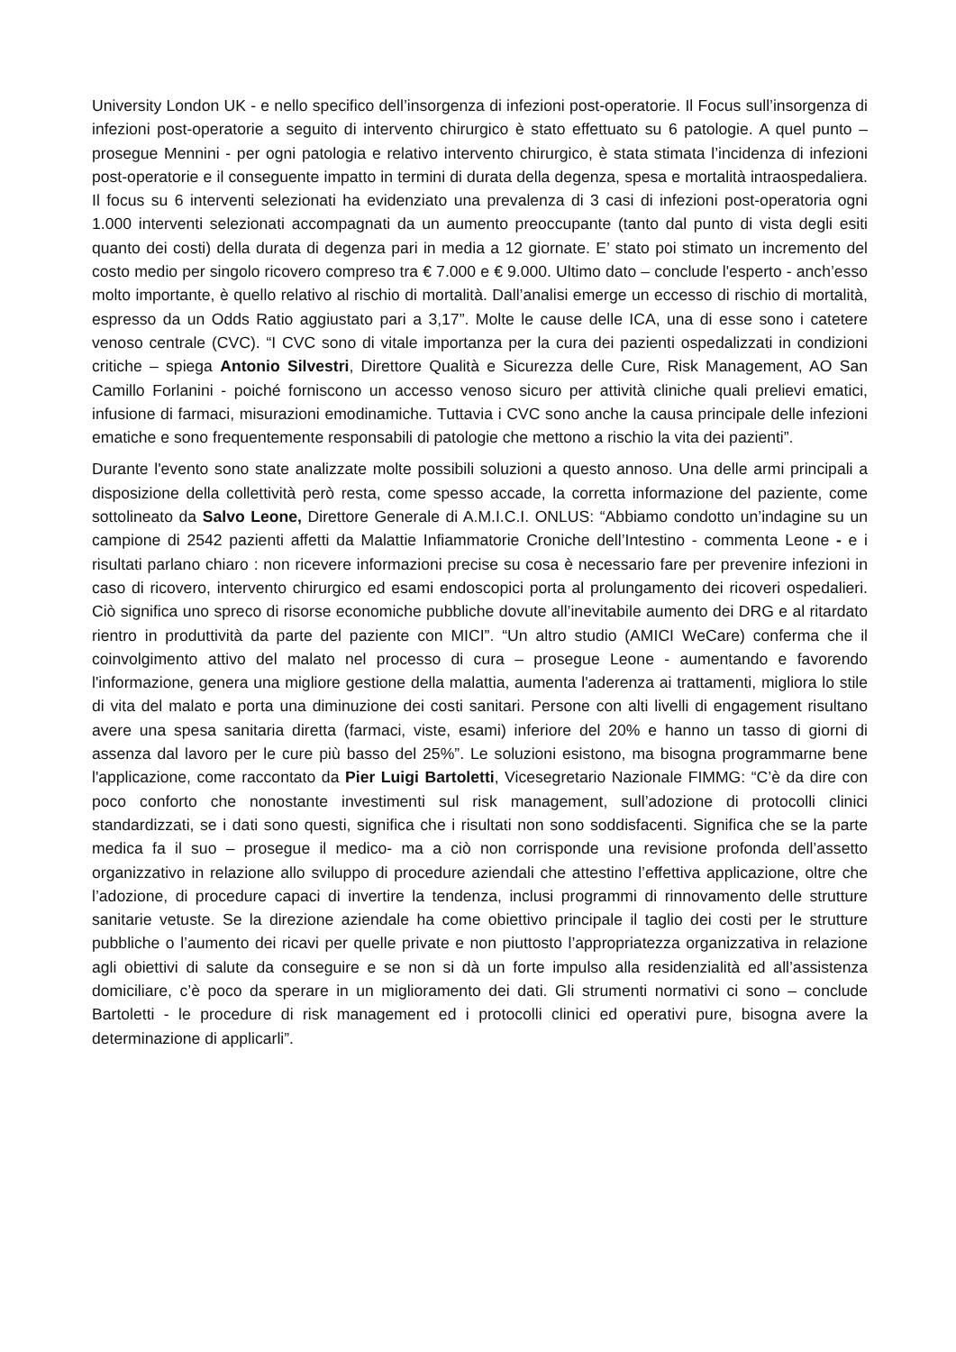University London UK - e nello specifico dell’insorgenza di infezioni post-operatorie. Il Focus sull’insorgenza di infezioni post-operatorie a seguito di intervento chirurgico è stato effettuato su 6 patologie. A quel punto – prosegue Mennini - per ogni patologia e relativo intervento chirurgico, è stata stimata l’incidenza di infezioni post-operatorie e il conseguente impatto in termini di durata della degenza, spesa e mortalità intraospedaliera. Il focus su 6 interventi selezionati ha evidenziato una prevalenza di 3 casi di infezioni post-operatoria ogni 1.000 interventi selezionati accompagnati da un aumento preoccupante (tanto dal punto di vista degli esiti quanto dei costi) della durata di degenza pari in media a 12 giornate. E’ stato poi stimato un incremento del costo medio per singolo ricovero compreso tra € 7.000 e € 9.000. Ultimo dato – conclude l'esperto - anch’esso molto importante, è quello relativo al rischio di mortalità. Dall’analisi emerge un eccesso di rischio di mortalità, espresso da un Odds Ratio aggiustato pari a 3,17”. Molte le cause delle ICA, una di esse sono i catetere venoso centrale (CVC). “I CVC sono di vitale importanza per la cura dei pazienti ospedalizzati in condizioni critiche – spiega Antonio Silvestri, Direttore Qualità e Sicurezza delle Cure, Risk Management, AO San Camillo Forlanini - poiché forniscono un accesso venoso sicuro per attività cliniche quali prelievi ematici, infusione di farmaci, misurazioni emodinamiche. Tuttavia i CVC sono anche la causa principale delle infezioni ematiche e sono frequentemente responsabili di patologie che mettono a rischio la vita dei pazienti”.
Durante l'evento sono state analizzate molte possibili soluzioni a questo annoso. Una delle armi principali a disposizione della collettività però resta, come spesso accade, la corretta informazione del paziente, come sottolineato da Salvo Leone, Direttore Generale di A.M.I.C.I. ONLUS: “Abbiamo condotto un’indagine su un campione di 2542 pazienti affetti da Malattie Infiammatorie Croniche dell’Intestino - commenta Leone - e i risultati parlano chiaro : non ricevere informazioni precise su cosa è necessario fare per prevenire infezioni in caso di ricovero, intervento chirurgico ed esami endoscopici porta al prolungamento dei ricoveri ospedalieri. Ciò significa uno spreco di risorse economiche pubbliche dovute all’inevitabile aumento dei DRG e al ritardato rientro in produttività da parte del paziente con MICI”. “Un altro studio (AMICI WeCare) conferma che il coinvolgimento attivo del malato nel processo di cura – prosegue Leone - aumentando e favorendo l'informazione, genera una migliore gestione della malattia, aumenta l'aderenza ai trattamenti, migliora lo stile di vita del malato e porta una diminuzione dei costi sanitari. Persone con alti livelli di engagement risultano avere una spesa sanitaria diretta (farmaci, viste, esami) inferiore del 20% e hanno un tasso di giorni di assenza dal lavoro per le cure più basso del 25%”. Le soluzioni esistono, ma bisogna programmarne bene l'applicazione, come raccontato da Pier Luigi Bartoletti, Vicesegretario Nazionale FIMMG: “C’è da dire con poco conforto che nonostante investimenti sul risk management, sull’adozione di protocolli clinici standardizzati, se i dati sono questi, significa che i risultati non sono soddisfacenti. Significa che se la parte medica fa il suo – prosegue il medico- ma a ciò non corrisponde una revisione profonda dell’assetto organizzativo in relazione allo sviluppo di procedure aziendali che attestino l’effettiva applicazione, oltre che l’adozione, di procedure capaci di invertire la tendenza, inclusi programmi di rinnovamento delle strutture sanitarie vetuste. Se la direzione aziendale ha come obiettivo principale il taglio dei costi per le strutture pubbliche o l’aumento dei ricavi per quelle private e non piuttosto l’appropriatezza organizzativa in relazione agli obiettivi di salute da conseguire e se non si dà un forte impulso alla residenzialità ed all’assistenza domiciliare, c’è poco da sperare in un miglioramento dei dati. Gli strumenti normativi ci sono – conclude Bartoletti - le procedure di risk management ed i protocolli clinici ed operativi pure, bisogna avere la determinazione di applicarli”.